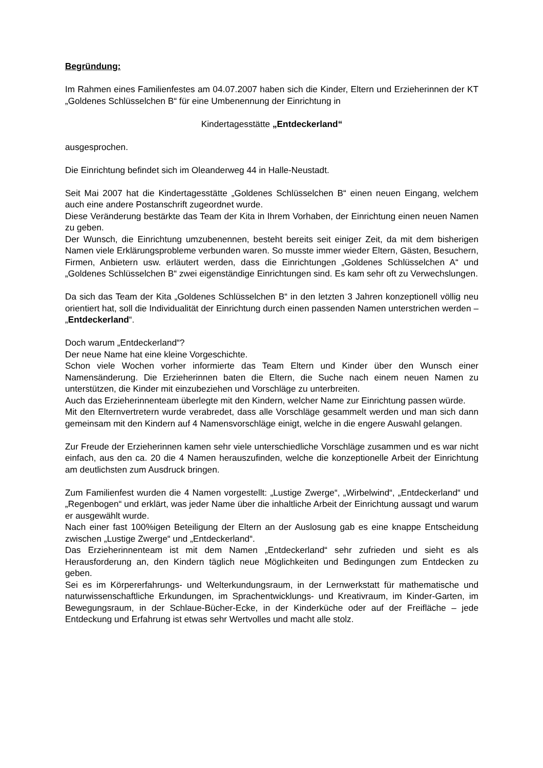Begründung:
Im Rahmen eines Familienfestes am 04.07.2007 haben sich die Kinder, Eltern und Erzieherinnen der KT „Goldenes Schlüsselchen B“ für eine Umbenennung der Einrichtung in
Kindertagesstätte „Entdeckerland“
ausgesprochen.
Die Einrichtung befindet sich im Oleanderweg 44 in Halle-Neustadt.
Seit Mai 2007 hat die Kindertagesstätte „Goldenes Schlüsselchen B“ einen neuen Eingang, welchem auch eine andere Postanschrift zugeordnet wurde.
Diese Veränderung bestärkte das Team der Kita in Ihrem Vorhaben, der Einrichtung einen neuen Namen zu geben.
Der Wunsch, die Einrichtung umzubenennen, besteht bereits seit einiger Zeit, da mit dem bisherigen Namen viele Erklärungsprobleme verbunden waren. So musste immer wieder Eltern, Gästen, Besuchern, Firmen, Anbietern usw. erläutert werden, dass die Einrichtungen „Goldenes Schlüsselchen A“ und „Goldenes Schlüsselchen B“ zwei eigenständige Einrichtungen sind. Es kam sehr oft zu Verwechslungen.
Da sich das Team der Kita „Goldenes Schlüsselchen B“ in den letzten 3 Jahren konzeptionell völlig neu orientiert hat, soll die Individualität der Einrichtung durch einen passenden Namen unterstrichen werden – „Entdeckerland“.
Doch warum „Entdeckerland“?
Der neue Name hat eine kleine Vorgeschichte.
Schon viele Wochen vorher informierte das Team Eltern und Kinder über den Wunsch einer Namensänderung. Die Erzieherinnen baten die Eltern, die Suche nach einem neuen Namen zu unterstützen, die Kinder mit einzubeziehen und Vorschläge zu unterbreiten.
Auch das Erzieherinnenteam überlegte mit den Kindern, welcher Name zur Einrichtung passen würde.
Mit den Elternvertretern wurde verabredet, dass alle Vorschläge gesammelt werden und man sich dann gemeinsam mit den Kindern auf 4 Namensvorschläge einigt, welche in die engere Auswahl gelangen.
Zur Freude der Erzieherinnen kamen sehr viele unterschiedliche Vorschläge zusammen und es war nicht einfach, aus den ca. 20 die 4 Namen herauszufinden, welche die konzeptionelle Arbeit der Einrichtung am deutlichsten zum Ausdruck bringen.
Zum Familienfest wurden die 4 Namen vorgestellt: „Lustige Zwerge“, „Wirbelwind“, „Entdeckerland“ und „Regenbogen“ und erklärt, was jeder Name über die inhaltliche Arbeit der Einrichtung aussagt und warum er ausgewählt wurde.
Nach einer fast 100%igen Beteiligung der Eltern an der Auslosung gab es eine knappe Entscheidung zwischen „Lustige Zwerge“ und „Entdeckerland“.
Das Erzieherinnenteam ist mit dem Namen „Entdeckerland“ sehr zufrieden und sieht es als Herausforderung an, den Kindern täglich neue Möglichkeiten und Bedingungen zum Entdecken zu geben.
Sei es im Körpererfahrungs- und Welterkundungsraum, in der Lernwerkstatt für mathematische und naturwissenschaftliche Erkundungen, im Sprachentwicklungs- und Kreativraum, im Kinder-Garten, im Bewegungsraum, in der Schlaue-Bücher-Ecke, in der Kinderküche oder auf der Freifläche – jede Entdeckung und Erfahrung ist etwas sehr Wertvolles und macht alle stolz.